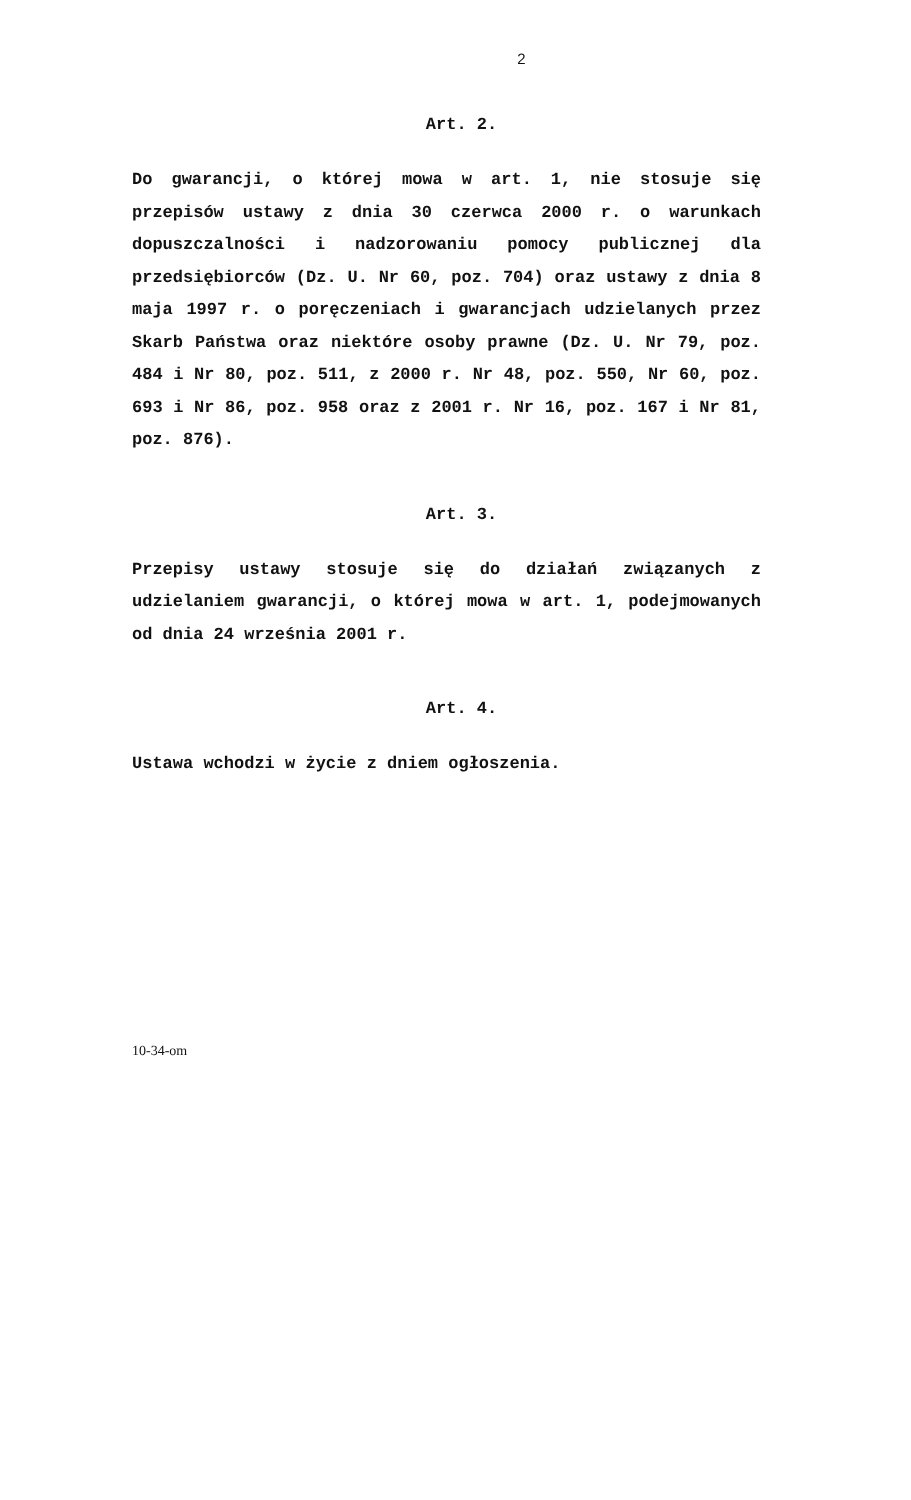2
Art. 2.
Do gwarancji, o której mowa w art. 1, nie stosuje się przepisów ustawy z dnia 30 czerwca 2000 r. o warunkach dopuszczalności i nadzorowaniu pomocy publicznej dla przedsiębiorców (Dz. U. Nr 60, poz. 704) oraz ustawy z dnia 8 maja 1997 r. o poręczeniach i gwarancjach udzielanych przez Skarb Państwa oraz niektóre osoby prawne (Dz. U. Nr 79, poz. 484 i Nr 80, poz. 511, z 2000 r. Nr 48, poz. 550, Nr 60, poz. 693 i Nr 86, poz. 958 oraz z 2001 r. Nr 16, poz. 167 i Nr 81, poz. 876).
Art. 3.
Przepisy ustawy stosuje się do działań związanych z udzielaniem gwarancji, o której mowa w art. 1, podejmowanych od dnia 24 września 2001 r.
Art. 4.
Ustawa wchodzi w życie z dniem ogłoszenia.
10-34-om